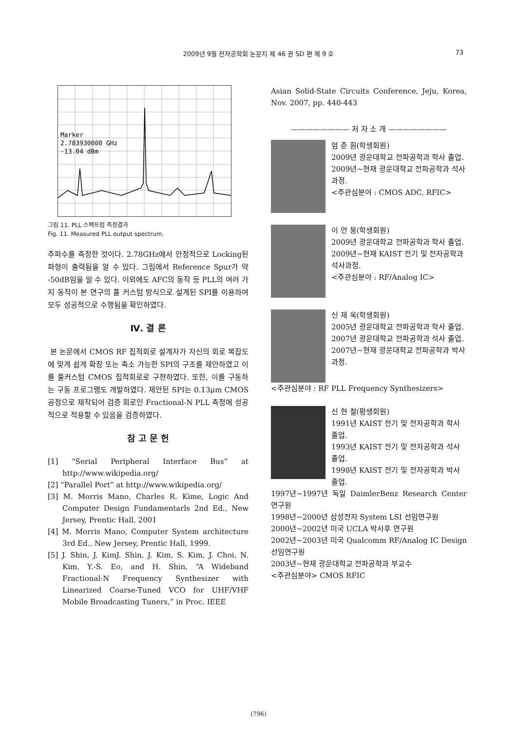2009년 9월 전자공학회 논문지 제 46 권 SD 편 제 9 호
73
Marker
2.783930000 GHz
-13.04 dBm
그림 11. PLL 스펙트럼 측정결과
Fig. 11. Measured PLL output spectrum.
주파수를 측정한 것이다. 2.78GHz에서 안정적으로 Locking된 파형이 출력됨을 알 수 있다. 그림에서 Reference Spur가 약 -50dB임을 알 수 있다. 이외에도 AFC의 동작 등 PLL의 여러 가지 동작이 본 연구의 풀 커스텀 방식으로 설계된 SPI를 이용하여 모두 성공적으로 수행됨을 확인하였다.
Ⅳ. 결 론
본 논문에서 CMOS RF 집적회로 설계자가 자신의 회로 복잡도에 맞게 쉽게 확장 또는 축소 가능한 SPI의 구조를 제안하였고 이를 풀커스텀 CMOS 집적회로로 구현하였다. 또한, 이를 구동하는 구동 프로그램도 개발하였다. 제안된 SPI는 0.13μm CMOS 공정으로 제작되어 검증 회로인 Fractional-N PLL 측정에 성공적으로 적용할 수 있음을 검증하였다.
참 고 문 헌
[1] “Serial Peripheral Interface Bus” at http://www.wikipedia.org/
[2] “Parallel Port” at http://www.wikipedia.org/
[3] M. Morris Mano, Charles R. Kime, Logic And Computer Design Fundamentarls 2nd Ed., New Jersey, Prentic Hall, 2001
[4] M. Morris Mano, Computer System architecture 3rd Ed., New Jersey, Prentic Hall, 1999.
[5] J. Shin, J. KimJ. Shin, J. Kim, S. Kim, J. Choi, N. Kim, Y.-S. Eo, and H. Shin, “A Wideband Fractional-N Frequency Synthesizer with Linearized Coarse-Tuned VCO for UHF/VHF Mobile Broadcasting Tuners,” in Proc. IEEE
Asian Solid-State Circuits Conference, Jeju, Korea, Nov. 2007, pp. 440-443
———————— 저 자 소 개 ————————
엄 준 훤(학생회원)
2009년 광운대학교 전파공학과 학사 졸업.
2009년~현재 광운대학교 전파공학과 석사과정.
<주관심분야 : CMOS ADC, RFIC>
이 언 봉(학생회원)
2009년 광운대학교 전파공학과 학사 졸업.
2009년~현재 KAIST 전기 및 전자공학과 석사과정.
<주관심분야 : RF/Analog IC>
신 재 욱(학생회원)
2005년 광운대학교 전파공학과 학사 졸업.
2007년 광운대학교 전파공학과 석사 졸업.
2007년~현재 광운대학교 전파공학과 박사과정.
<주관심분야 : RF PLL Frequency Synthesizers>
신 현 철(평생회원)
1991년 KAIST 전기 및 전자공학과 학사 졸업.
1993년 KAIST 전기 및 전자공학과 석사 졸업.
1998년 KAIST 전기 및 전자공학과 박사 졸업.
1997년~1997년 독일 DaimlerBenz Research Center 연구원
1998년~2000년 삼성전자 System LSI 선임연구원
2000년~2002년 미국 UCLA 박사후 연구원
2002년~2003년 미국 Qualcomm RF/Analog IC Design 선임연구원
2003년~현재 광운대학교 전파공학과 부교수
<주관심분야> CMOS RFIC
(796)